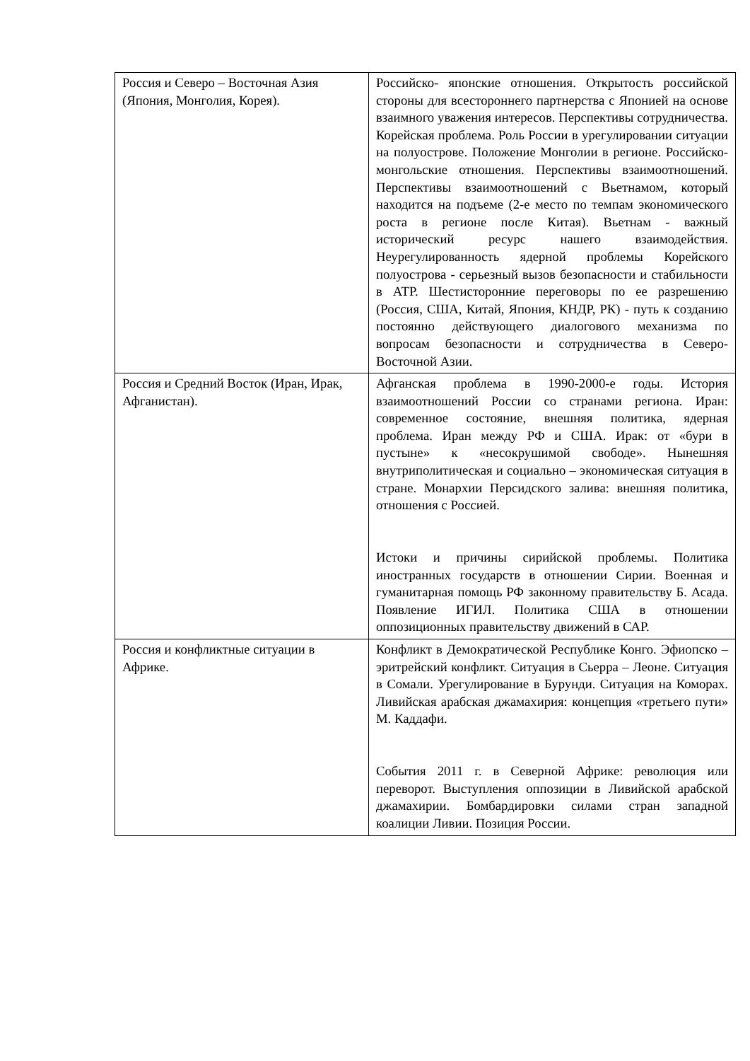| Россия и Северо – Восточная Азия (Япония, Монголия, Корея). | Российско- японские отношения. Открытость российской стороны для всестороннего партнерства с Японией на основе взаимного уважения интересов. Перспективы сотрудничества. Корейская проблема. Роль России в урегулировании ситуации на полуострове. Положение Монголии в регионе. Российско-монгольские отношения. Перспективы взаимоотношений. Перспективы взаимоотношений с Вьетнамом, который находится на подъеме (2-е место по темпам экономического роста в регионе после Китая). Вьетнам - важный исторический ресурс нашего взаимодействия. Неурегулированность ядерной проблемы Корейского полуострова - серьезный вызов безопасности и стабильности в АТР. Шестисторонние переговоры по ее разрешению (Россия, США, Китай, Япония, КНДР, РК) - путь к созданию постоянно действующего диалогового механизма по вопросам безопасности и сотрудничества в Северо-Восточной Азии. |
| Россия и Средний Восток (Иран, Ирак, Афганистан). | Афганская проблема в 1990-2000-е годы. История взаимоотношений России со странами региона. Иран: современное состояние, внешняя политика, ядерная проблема. Иран между РФ и США. Ирак: от «бури в пустыне» к «несокрушимой свободе». Нынешняя внутриполитическая и социально – экономическая ситуация в стране. Монархии Персидского залива: внешняя политика, отношения с Россией. Истоки и причины сирийской проблемы. Политика иностранных государств в отношении Сирии. Военная и гуманитарная помощь РФ законному правительству Б. Асада. Появление ИГИЛ. Политика США в отношении оппозиционных правительству движений в САР. |
| Россия и конфликтные ситуации в Африке. | Конфликт в Демократической Республике Конго. Эфиопско – эритрейский конфликт. Ситуация в Сьерра – Леоне. Ситуация в Сомали. Урегулирование в Бурунди. Ситуация на Коморах. Ливийская арабская джамахирия: концепция «третьего пути» М. Каддафи. События 2011 г. в Северной Африке: революция или переворот. Выступления оппозиции в Ливийской арабской джамахирии. Бомбардировки силами стран западной коалиции Ливии. Позиция России. |